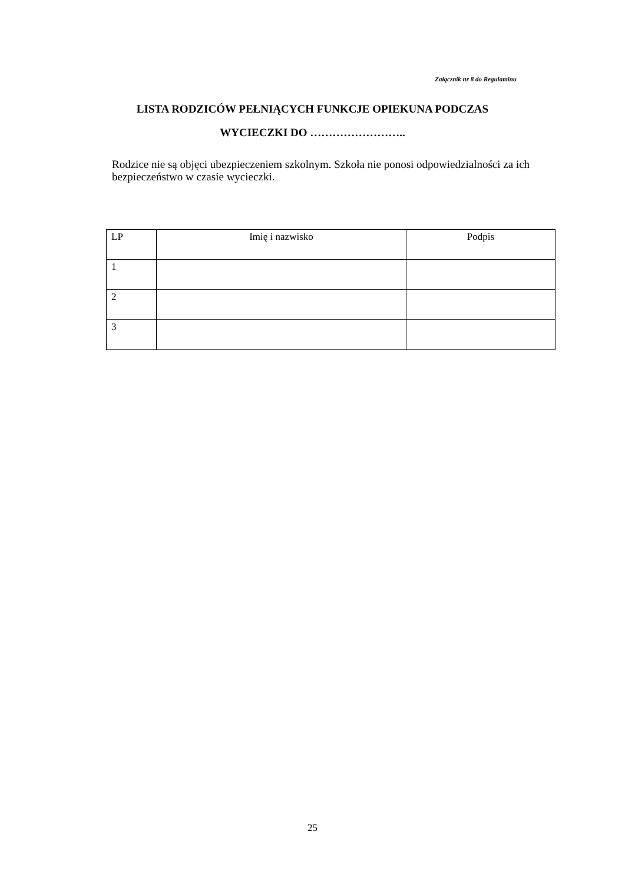Załącznik nr 8 do Regulaminu
LISTA RODZICÓW PEŁNIĄCYCH FUNKCJE OPIEKUNA PODCZAS
WYCIECZKI DO ……………………..
Rodzice nie są objęci ubezpieczeniem szkolnym. Szkoła nie ponosi odpowiedzialności za ich bezpieczeństwo w czasie wycieczki.
| LP | Imię i nazwisko | Podpis |
| --- | --- | --- |
| 1 | | |
| 2 | | |
| 3 | | |
25